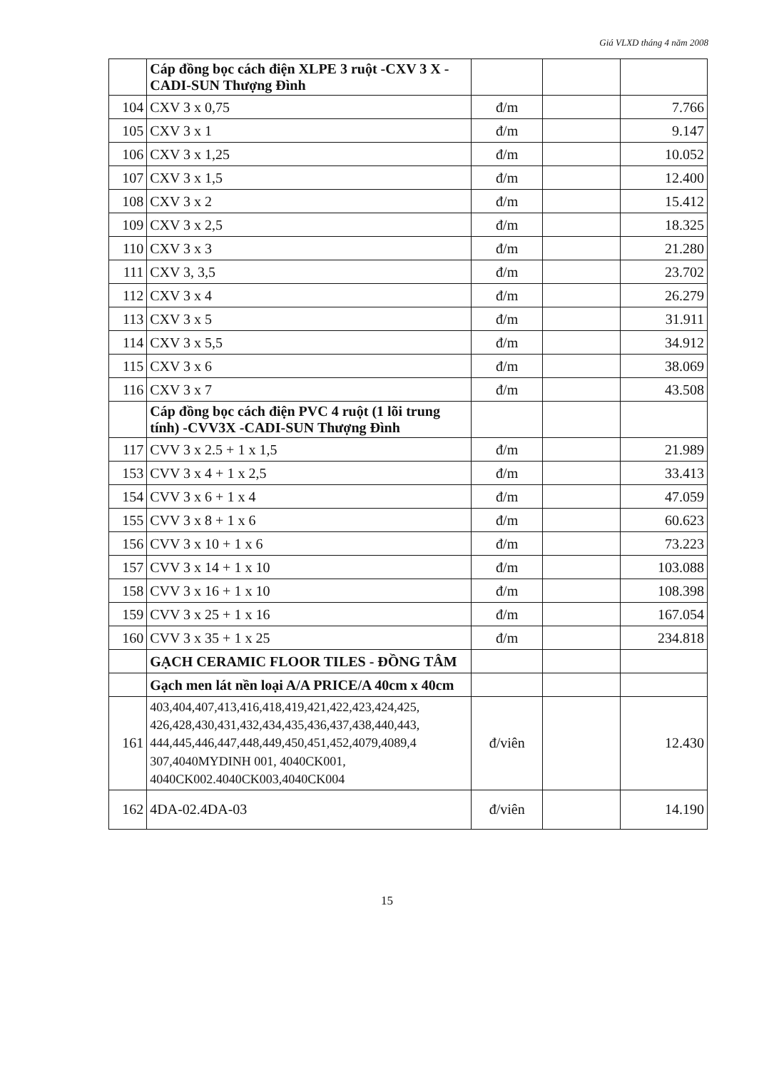Giá VLXD tháng 4 năm 2008
| | Cáp đồng bọc cách điện XLPE 3 ruột -CXV 3 X - CADI-SUN Thượng Đình | | | |
| 104 | CXV 3 x 0,75 | đ/m | | 7.766 |
| 105 | CXV 3 x 1 | đ/m | | 9.147 |
| 106 | CXV 3 x 1,25 | đ/m | | 10.052 |
| 107 | CXV 3 x 1,5 | đ/m | | 12.400 |
| 108 | CXV 3 x 2 | đ/m | | 15.412 |
| 109 | CXV 3 x 2,5 | đ/m | | 18.325 |
| 110 | CXV 3 x 3 | đ/m | | 21.280 |
| 111 | CXV 3, 3,5 | đ/m | | 23.702 |
| 112 | CXV 3 x 4 | đ/m | | 26.279 |
| 113 | CXV 3 x 5 | đ/m | | 31.911 |
| 114 | CXV 3 x 5,5 | đ/m | | 34.912 |
| 115 | CXV 3 x 6 | đ/m | | 38.069 |
| 116 | CXV 3 x 7 | đ/m | | 43.508 |
| | Cáp đồng bọc cách điện PVC 4 ruột (1 lõi trung tính) -CVV3X -CADI-SUN Thượng Đình | | | |
| 117 | CVV 3 x 2.5 + 1 x 1,5 | đ/m | | 21.989 |
| 153 | CVV 3 x 4 + 1 x 2,5 | đ/m | | 33.413 |
| 154 | CVV 3 x 6 + 1 x 4 | đ/m | | 47.059 |
| 155 | CVV 3 x 8 + 1 x 6 | đ/m | | 60.623 |
| 156 | CVV 3 x 10 + 1 x 6 | đ/m | | 73.223 |
| 157 | CVV 3 x 14 + 1 x 10 | đ/m | | 103.088 |
| 158 | CVV 3 x 16 + 1 x 10 | đ/m | | 108.398 |
| 159 | CVV 3 x 25 + 1 x 16 | đ/m | | 167.054 |
| 160 | CVV 3 x 35 + 1 x 25 | đ/m | | 234.818 |
| | GẠCH CERAMIC FLOOR TILES - ĐỒNG TÂM | | | |
| | Gạch men lát nền loại A/A PRICE/A 40cm x 40cm | | | |
| 161 | 403,404,407,413,416,418,419,421,422,423,424,425, 426,428,430,431,432,434,435,436,437,438,440,443, 444,445,446,447,448,449,450,451,452,4079,4089,4 307,4040MYDINH 001, 4040CK001, 4040CK002.4040CK003,4040CK004 | đ/viên | | 12.430 |
| 162 | 4DA-02.4DA-03 | đ/viên | | 14.190 |
15